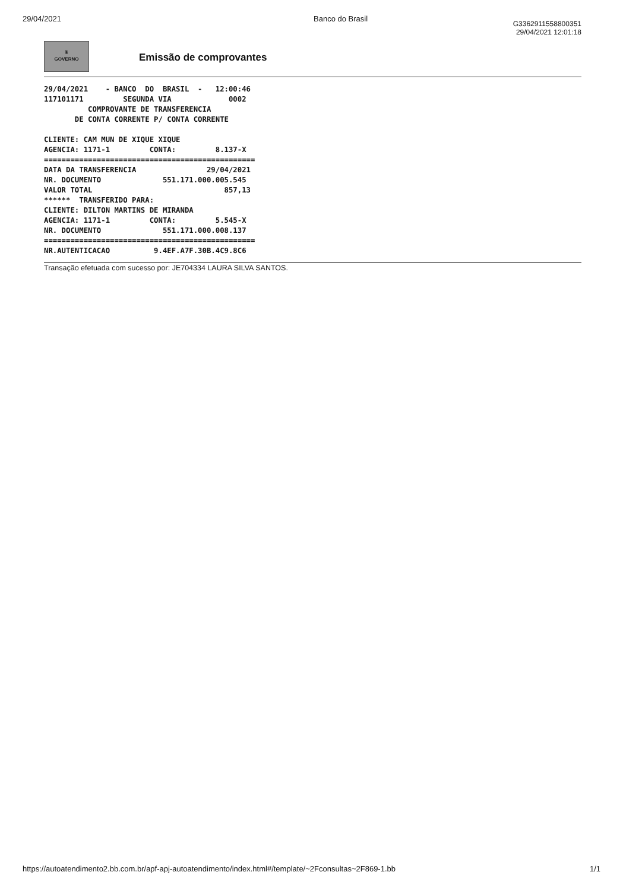29/04/2021 Banco do Brasil
§
GOVERNO
Emissão de comprovantes
G3362911558800351
29/04/2021 12:01:18
29/04/2021    - BANCO  DO  BRASIL  -   12:00:46
117101171         SEGUNDA VIA             0002
          COMPROVANTE DE TRANSFERENCIA
       DE CONTA CORRENTE P/ CONTA CORRENTE

CLIENTE: CAM MUN DE XIQUE XIQUE
AGENCIA: 1171-1         CONTA:         8.137-X
================================================
DATA DA TRANSFERENCIA                29/04/2021
NR. DOCUMENTO              551.171.000.005.545
VALOR TOTAL                              857,13
******  TRANSFERIDO PARA:
CLIENTE: DILTON MARTINS DE MIRANDA
AGENCIA: 1171-1         CONTA:         5.545-X
NR. DOCUMENTO              551.171.000.008.137
================================================
NR.AUTENTICACAO          9.4EF.A7F.30B.4C9.8C6
Transação efetuada com sucesso por: JE704334 LAURA SILVA SANTOS.
https://autoatendimento2.bb.com.br/apf-apj-autoatendimento/index.html#/template/~2Fconsultas~2F869-1.bb 1/1